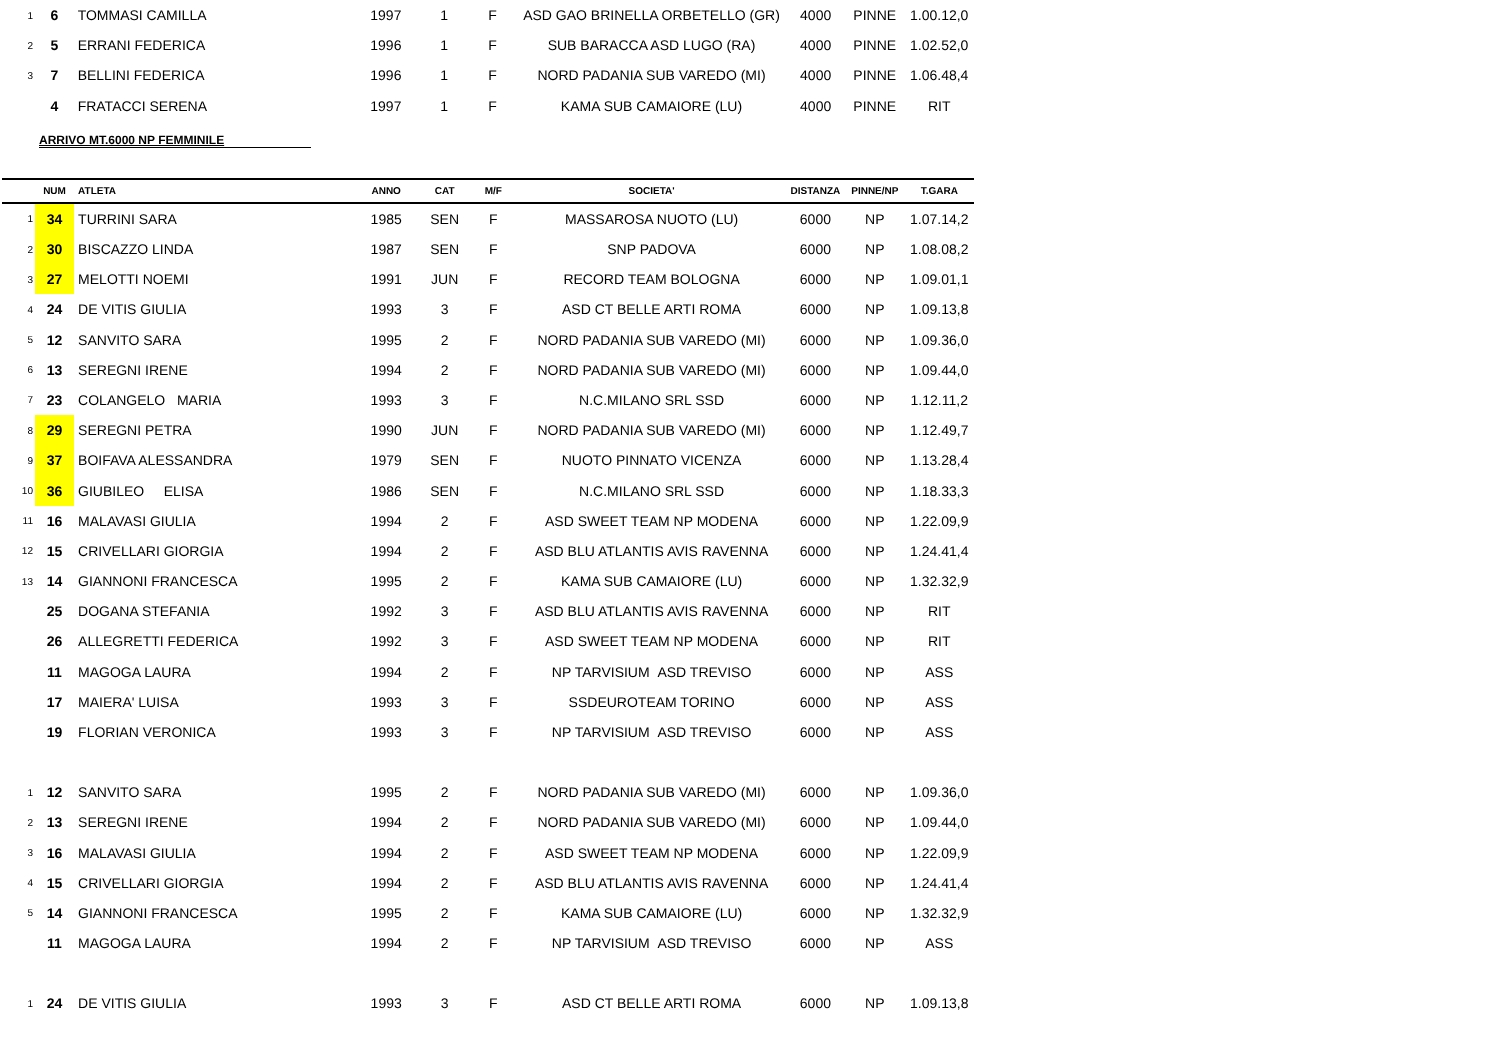| 1 | 6 | TOMMASI CAMILLA | 1997 | 1 | F | ASD GAO BRINELLA ORBETELLO (GR) | 4000 | PINNE | 1.00.12,0 |
| 2 | 5 | ERRANI FEDERICA | 1996 | 1 | F | SUB BARACCA ASD LUGO (RA) | 4000 | PINNE | 1.02.52,0 |
| 3 | 7 | BELLINI FEDERICA | 1996 | 1 | F | NORD PADANIA SUB VAREDO (MI) | 4000 | PINNE | 1.06.48,4 |
| | 4 | FRATACCI SERENA | 1997 | 1 | F | KAMA SUB CAMAIORE (LU) | 4000 | PINNE | RIT |
ARRIVO MT.6000 NP FEMMINILE
| | NUM | ATLETA | ANNO | CAT | M/F | SOCIETA' | DISTANZA | PINNE/NP | T.GARA |
| --- | --- | --- | --- | --- | --- | --- | --- | --- | --- |
| 1 | 34 | TURRINI SARA | 1985 | SEN | F | MASSAROSA NUOTO (LU) | 6000 | NP | 1.07.14,2 |
| 2 | 30 | BISCAZZO LINDA | 1987 | SEN | F | SNP PADOVA | 6000 | NP | 1.08.08,2 |
| 3 | 27 | MELOTTI NOEMI | 1991 | JUN | F | RECORD TEAM BOLOGNA | 6000 | NP | 1.09.01,1 |
| 4 | 24 | DE VITIS GIULIA | 1993 | 3 | F | ASD CT BELLE ARTI ROMA | 6000 | NP | 1.09.13,8 |
| 5 | 12 | SANVITO SARA | 1995 | 2 | F | NORD PADANIA SUB VAREDO (MI) | 6000 | NP | 1.09.36,0 |
| 6 | 13 | SEREGNI IRENE | 1994 | 2 | F | NORD PADANIA SUB VAREDO (MI) | 6000 | NP | 1.09.44,0 |
| 7 | 23 | COLANGELO MARIA | 1993 | 3 | F | N.C.MILANO SRL SSD | 6000 | NP | 1.12.11,2 |
| 8 | 29 | SEREGNI PETRA | 1990 | JUN | F | NORD PADANIA SUB VAREDO (MI) | 6000 | NP | 1.12.49,7 |
| 9 | 37 | BOIFAVA ALESSANDRA | 1979 | SEN | F | NUOTO PINNATO VICENZA | 6000 | NP | 1.13.28,4 |
| 10 | 36 | GIUBILEO ELISA | 1986 | SEN | F | N.C.MILANO SRL SSD | 6000 | NP | 1.18.33,3 |
| 11 | 16 | MALAVASI GIULIA | 1994 | 2 | F | ASD SWEET TEAM NP MODENA | 6000 | NP | 1.22.09,9 |
| 12 | 15 | CRIVELLARI GIORGIA | 1994 | 2 | F | ASD BLU ATLANTIS AVIS RAVENNA | 6000 | NP | 1.24.41,4 |
| 13 | 14 | GIANNONI FRANCESCA | 1995 | 2 | F | KAMA SUB CAMAIORE (LU) | 6000 | NP | 1.32.32,9 |
| | 25 | DOGANA STEFANIA | 1992 | 3 | F | ASD BLU ATLANTIS AVIS RAVENNA | 6000 | NP | RIT |
| | 26 | ALLEGRETTI FEDERICA | 1992 | 3 | F | ASD SWEET TEAM NP MODENA | 6000 | NP | RIT |
| | 11 | MAGOGA LAURA | 1994 | 2 | F | NP TARVISIUM ASD TREVISO | 6000 | NP | ASS |
| | 17 | MAIERA' LUISA | 1993 | 3 | F | SSDEUROTEAM TORINO | 6000 | NP | ASS |
| | 19 | FLORIAN VERONICA | 1993 | 3 | F | NP TARVISIUM ASD TREVISO | 6000 | NP | ASS |
| 1 | 12 | SANVITO SARA | 1995 | 2 | F | NORD PADANIA SUB VAREDO (MI) | 6000 | NP | 1.09.36,0 |
| 2 | 13 | SEREGNI IRENE | 1994 | 2 | F | NORD PADANIA SUB VAREDO (MI) | 6000 | NP | 1.09.44,0 |
| 3 | 16 | MALAVASI GIULIA | 1994 | 2 | F | ASD SWEET TEAM NP MODENA | 6000 | NP | 1.22.09,9 |
| 4 | 15 | CRIVELLARI GIORGIA | 1994 | 2 | F | ASD BLU ATLANTIS AVIS RAVENNA | 6000 | NP | 1.24.41,4 |
| 5 | 14 | GIANNONI FRANCESCA | 1995 | 2 | F | KAMA SUB CAMAIORE (LU) | 6000 | NP | 1.32.32,9 |
| | 11 | MAGOGA LAURA | 1994 | 2 | F | NP TARVISIUM ASD TREVISO | 6000 | NP | ASS |
| 1 | 24 | DE VITIS GIULIA | 1993 | 3 | F | ASD CT BELLE ARTI ROMA | 6000 | NP | 1.09.13,8 |